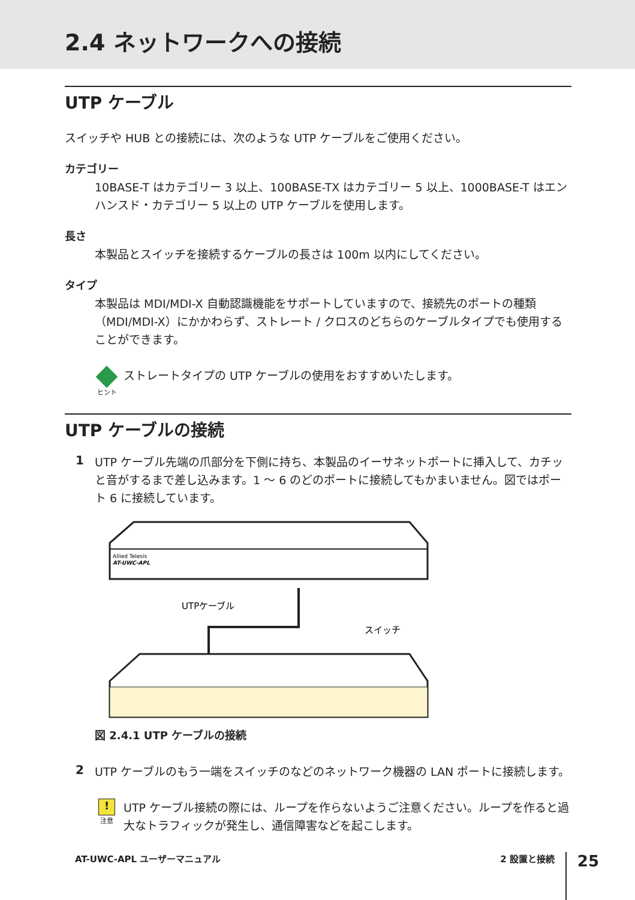2.4 ネットワークへの接続
UTP ケーブル
スイッチや HUB との接続には、次のような UTP ケーブルをご使用ください。
カテゴリー
10BASE-T はカテゴリー 3 以上、100BASE-TX はカテゴリー 5 以上、1000BASE-T はエンハンスド・カテゴリー 5 以上の UTP ケーブルを使用します。
長さ
本製品とスイッチを接続するケーブルの長さは 100m 以内にしてください。
タイプ
本製品は MDI/MDI-X 自動認識機能をサポートしていますので、接続先のポートの種類（MDI/MDI-X）にかかわらず、ストレート / クロスのどちらのケーブルタイプでも使用することができます。
ヒント
ストレートタイプの UTP ケーブルの使用をおすすめいたします。
UTP ケーブルの接続
1
UTP ケーブル先端の爪部分を下側に持ち、本製品のイーサネットポートに挿入して、カチッと音がするまで差し込みます。1 ～ 6 のどのポートに接続してもかまいません。図ではポート 6 に接続しています。
Allied Telesis
AT-UWC-APL
UTPケーブル
スイッチ
図 2.4.1 UTP ケーブルの接続
2
UTP ケーブルのもう一端をスイッチのなどのネットワーク機器の LAN ポートに接続します。
!
注意
UTP ケーブル接続の際には、ループを作らないようご注意ください。ループを作ると過大なトラフィックが発生し、通信障害などを起こします。
AT-UWC-APL ユーザーマニュアル 2 設置と接続 25